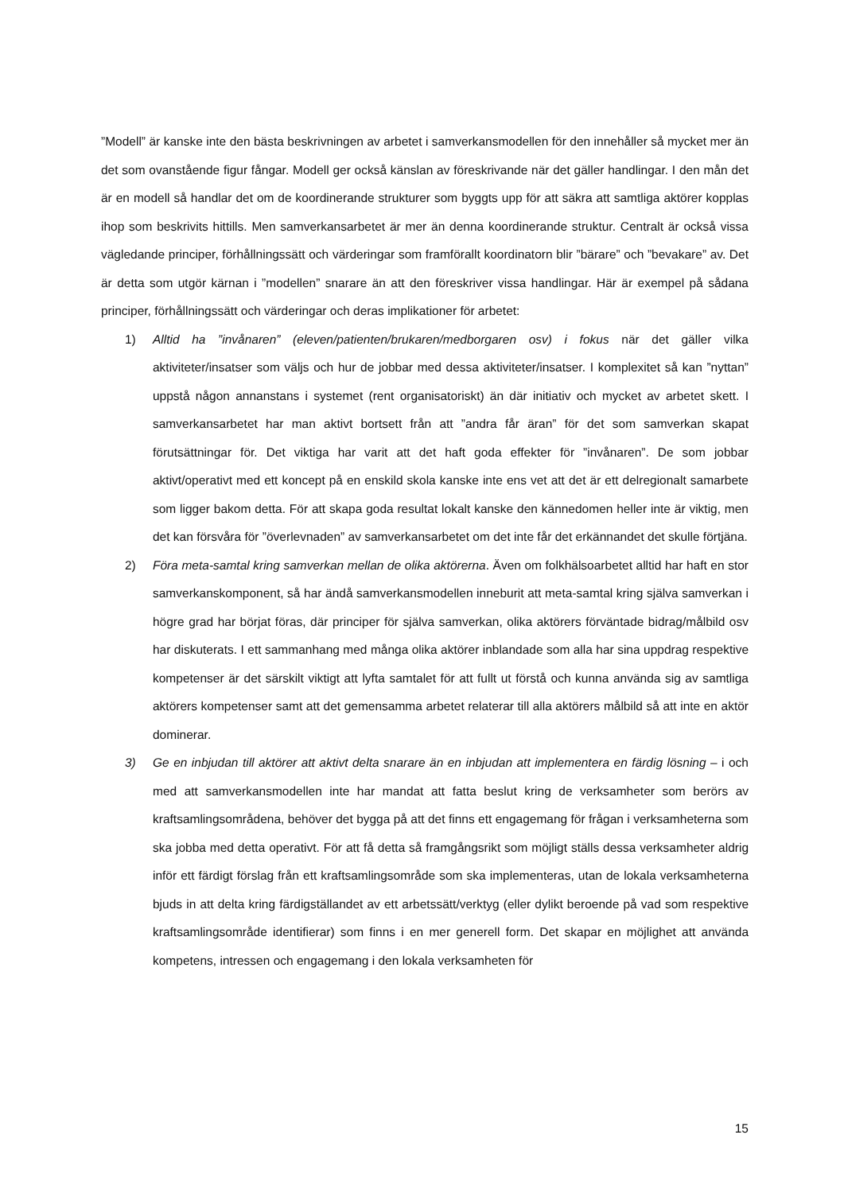”Modell” är kanske inte den bästa beskrivningen av arbetet i samverkansmodellen för den innehåller så mycket mer än det som ovanstående figur fångar. Modell ger också känslan av föreskrivande när det gäller handlingar. I den mån det är en modell så handlar det om de koordinerande strukturer som byggts upp för att säkra att samtliga aktörer kopplas ihop som beskrivits hittills. Men samverkansarbetet är mer än denna koordinerande struktur. Centralt är också vissa vägledande principer, förhållningssätt och värderingar som framförallt koordinatorn blir ”bärare” och ”bevakare” av. Det är detta som utgör kärnan i ”modellen” snarare än att den föreskriver vissa handlingar. Här är exempel på sådana principer, förhållningssätt och värderingar och deras implikationer för arbetet:
1) Alltid ha ”invånaren” (eleven/patienten/brukaren/medborgaren osv) i fokus när det gäller vilka aktiviteter/insatser som väljs och hur de jobbar med dessa aktiviteter/insatser. I komplexitet så kan ”nyttan” uppstå någon annanstans i systemet (rent organisatoriskt) än där initiativ och mycket av arbetet skett. I samverkansarbetet har man aktivt bortsett från att ”andra får äran” för det som samverkan skapat förutsättningar för. Det viktiga har varit att det haft goda effekter för ”invånaren”. De som jobbar aktivt/operativt med ett koncept på en enskild skola kanske inte ens vet att det är ett delregionalt samarbete som ligger bakom detta. För att skapa goda resultat lokalt kanske den kännedomen heller inte är viktig, men det kan försvåra för ”överlevnaden” av samverkansarbetet om det inte får det erkännandet det skulle förtjäna.
2) Föra meta-samtal kring samverkan mellan de olika aktörerna. Även om folkhälsoarbetet alltid har haft en stor samverkanskomponent, så har ändå samverkansmodellen inneburit att meta-samtal kring själva samverkan i högre grad har börjat föras, där principer för själva samverkan, olika aktörers förväntade bidrag/målbild osv har diskuterats. I ett sammanhang med många olika aktörer inblandade som alla har sina uppdrag respektive kompetenser är det särskilt viktigt att lyfta samtalet för att fullt ut förstå och kunna använda sig av samtliga aktörers kompetenser samt att det gemensamma arbetet relaterar till alla aktörers målbild så att inte en aktör dominerar.
3) Ge en inbjudan till aktörer att aktivt delta snarare än en inbjudan att implementera en färdig lösning – i och med att samverkansmodellen inte har mandat att fatta beslut kring de verksamheter som berörs av kraftsamlingsområdena, behöver det bygga på att det finns ett engagemang för frågan i verksamheterna som ska jobba med detta operativt. För att få detta så framgångsrikt som möjligt ställs dessa verksamheter aldrig inför ett färdigt förslag från ett kraftsamlingsområde som ska implementeras, utan de lokala verksamheterna bjuds in att delta kring färdigställandet av ett arbetssätt/verktyg (eller dylikt beroende på vad som respektive kraftsamlingsområde identifierar) som finns i en mer generell form. Det skapar en möjlighet att använda kompetens, intressen och engagemang i den lokala verksamheten för
15